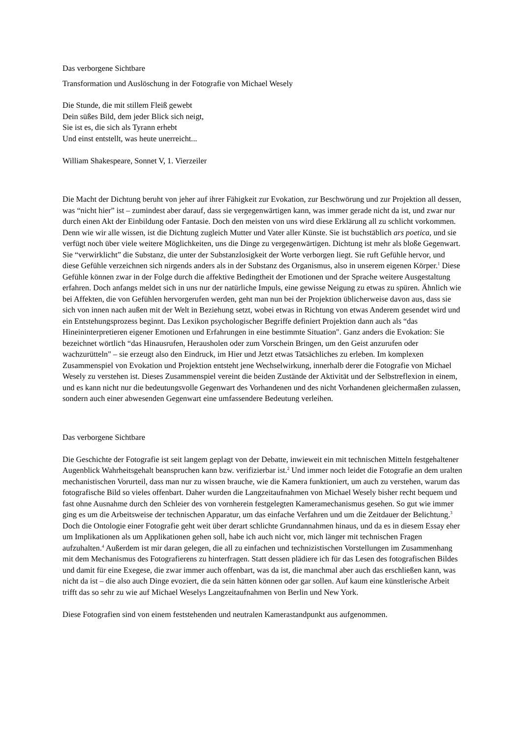Das verborgene Sichtbare
Transformation und Auslöschung in der Fotografie von Michael Wesely
Die Stunde, die mit stillem Fleiß gewebt
Dein süßes Bild, dem jeder Blick sich neigt,
Sie ist es, die sich als Tyrann erhebt
Und einst entstellt, was heute unerreicht...
William Shakespeare, Sonnet V, 1. Vierzeiler
Die Macht der Dichtung beruht von jeher auf ihrer Fähigkeit zur Evokation, zur Beschwörung und zur Projektion all dessen, was “nicht hier” ist – zumindest aber darauf, dass sie vergegenwärtigen kann, was immer gerade nicht da ist, und zwar nur durch einen Akt der Einbildung oder Fantasie. Doch den meisten von uns wird diese Erklärung all zu schlicht vorkommen. Denn wie wir alle wissen, ist die Dichtung zugleich Mutter und Vater aller Künste. Sie ist buchstäblich ars poetica, und sie verfügt noch über viele weitere Möglichkeiten, uns die Dinge zu vergegenwärtigen. Dichtung ist mehr als bloße Gegenwart. Sie “verwirklicht” die Substanz, die unter der Substanzlosigkeit der Worte verborgen liegt. Sie ruft Gefühle hervor, und diese Gefühle verzeichnen sich nirgends anders als in der Substanz des Organismus, also in unserem eigenen Körper.<sup>1</sup> Diese Gefühle können zwar in der Folge durch die affektive Bedingtheit der Emotionen und der Sprache weitere Ausgestaltung erfahren. Doch anfangs meldet sich in uns nur der natürliche Impuls, eine gewisse Neigung zu etwas zu spüren. Ähnlich wie bei Affekten, die von Gefühlen hervorgerufen werden, geht man nun bei der Projektion üblicherweise davon aus, dass sie sich von innen nach außen mit der Welt in Beziehung setzt, wobei etwas in Richtung von etwas Anderem gesendet wird und ein Entstehungsprozess beginnt. Das Lexikon psychologischer Begriffe definiert Projektion dann auch als “das Hineininterpretieren eigener Emotionen und Erfahrungen in eine bestimmte Situation". Ganz anders die Evokation: Sie bezeichnet wörtlich “das Hinausrufen, Herausholen oder zum Vorschein Bringen, um den Geist anzurufen oder wachzurütteln" – sie erzeugt also den Eindruck, im Hier und Jetzt etwas Tatsächliches zu erleben. Im komplexen Zusammenspiel von Evokation und Projektion entsteht jene Wechselwirkung, innerhalb derer die Fotografie von Michael Wesely zu verstehen ist. Dieses Zusammenspiel vereint die beiden Zustände der Aktivität und der Selbstreflexion in einem, und es kann nicht nur die bedeutungsvolle Gegenwart des Vorhandenen und des nicht Vorhandenen gleichermaßen zulassen, sondern auch einer abwesenden Gegenwart eine umfassendere Bedeutung verleihen.
Das verborgene Sichtbare
Die Geschichte der Fotografie ist seit langem geplagt von der Debatte, inwieweit ein mit technischen Mitteln festgehaltener Augenblick Wahrheitsgehalt beanspruchen kann bzw. verifizierbar ist.<sup>2</sup> Und immer noch leidet die Fotografie an dem uralten mechanistischen Vorurteil, dass man nur zu wissen brauche, wie die Kamera funktioniert, um auch zu verstehen, warum das fotografische Bild so vieles offenbart. Daher wurden die Langzeitaufnahmen von Michael Wesely bisher recht bequem und fast ohne Ausnahme durch den Schleier des von vornherein festgelegten Kameramechanismus gesehen. So gut wie immer ging es um die Arbeitsweise der technischen Apparatur, um das einfache Verfahren und um die Zeitdauer der Belichtung.<sup>3</sup> Doch die Ontologie einer Fotografie geht weit über derart schlichte Grundannahmen hinaus, und da es in diesem Essay eher um Implikationen als um Applikationen gehen soll, habe ich auch nicht vor, mich länger mit technischen Fragen aufzuhalten.<sup>4</sup> Außerdem ist mir daran gelegen, die all zu einfachen und technizistischen Vorstellungen im Zusammenhang mit dem Mechanismus des Fotografierens zu hinterfragen. Statt dessen plädiere ich für das Lesen des fotografischen Bildes und damit für eine Exegese, die zwar immer auch offenbart, was da ist, die manchmal aber auch das erschließen kann, was nicht da ist – die also auch Dinge evoziert, die da sein hätten können oder gar sollen. Auf kaum eine künstlerische Arbeit trifft das so sehr zu wie auf Michael Weselys Langzeitaufnahmen von Berlin und New York.
Diese Fotografien sind von einem feststehenden und neutralen Kamerastandpunkt aus aufgenommen.